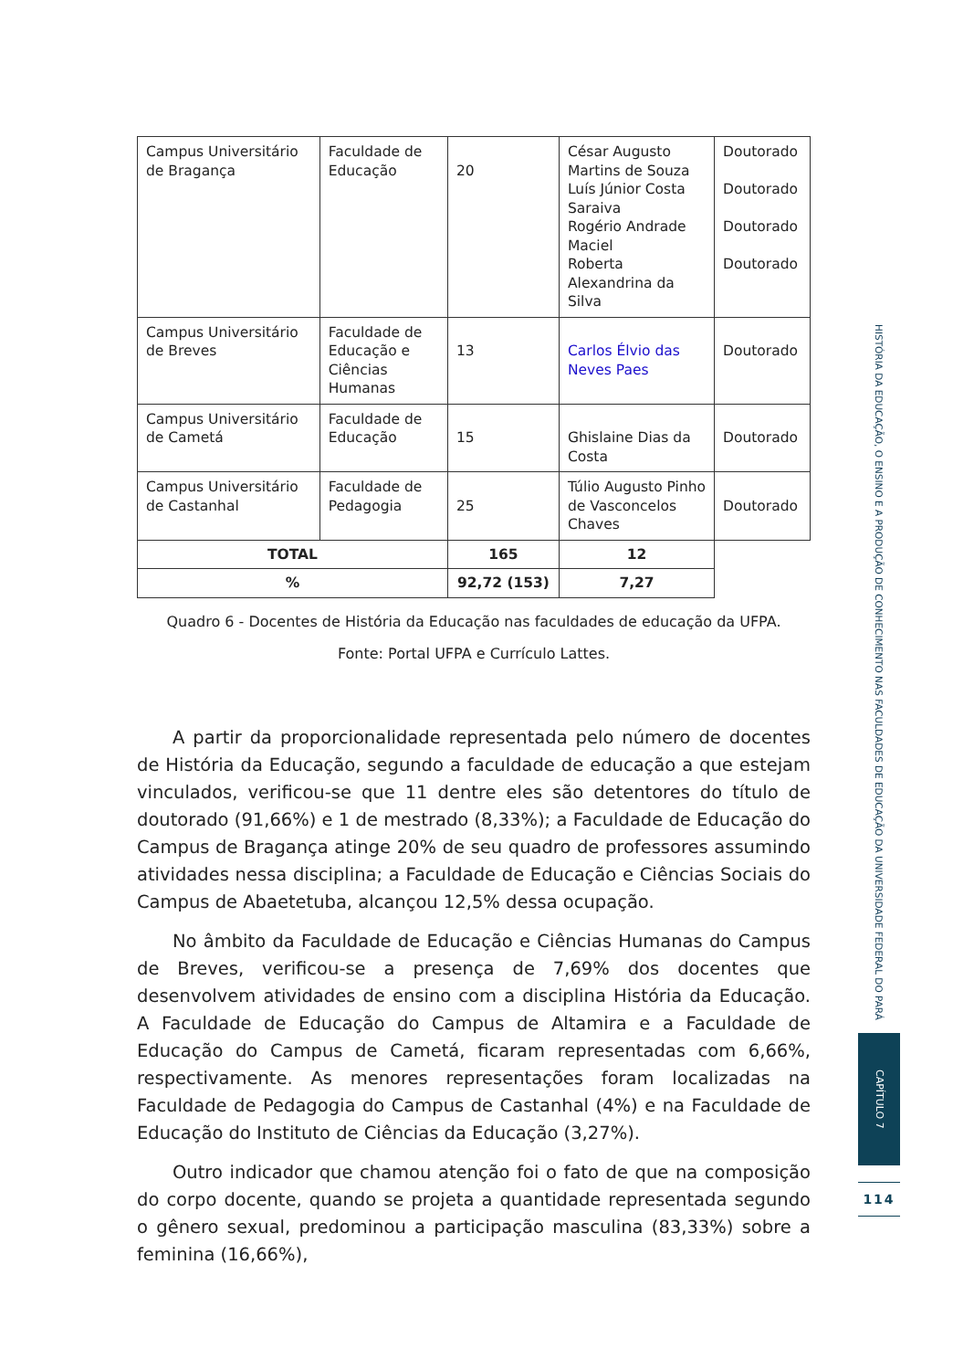| Campus Universitário de Bragança | Faculdade de Educação | 20 | César Augusto Martins de Souza Luís Júnior Costa Saraiva Rogério Andrade Maciel Roberta Alexandrina da Silva | Doutorado Doutorado Doutorado Doutorado |
| Campus Universitário de Breves | Faculdade de Educação e Ciências Humanas | 13 | Carlos Élvio das Neves Paes | Doutorado |
| Campus Universitário de Cametá | Faculdade de Educação | 15 | Ghislaine Dias da Costa | Doutorado |
| Campus Universitário de Castanhal | Faculdade de Pedagogia | 25 | Túlio Augusto Pinho de Vasconcelos Chaves | Doutorado |
| TOTAL | | 165 | 12 | |
| % | | 92,72 (153) | 7,27 | |
Quadro 6 - Docentes de História da Educação nas faculdades de educação da UFPA.
Fonte: Portal UFPA e Currículo Lattes.
A partir da proporcionalidade representada pelo número de docentes de História da Educação, segundo a faculdade de educação a que estejam vinculados, verificou-se que 11 dentre eles são detentores do título de doutorado (91,66%) e 1 de mestrado (8,33%); a Faculdade de Educação do Campus de Bragança atinge 20% de seu quadro de professores assumindo atividades nessa disciplina; a Faculdade de Educação e Ciências Sociais do Campus de Abaetetuba, alcançou 12,5% dessa ocupação.
No âmbito da Faculdade de Educação e Ciências Humanas do Campus de Breves, verificou-se a presença de 7,69% dos docentes que desenvolvem atividades de ensino com a disciplina História da Educação. A Faculdade de Educação do Campus de Altamira e a Faculdade de Educação do Campus de Cametá, ficaram representadas com 6,66%, respectivamente. As menores representações foram localizadas na Faculdade de Pedagogia do Campus de Castanhal (4%) e na Faculdade de Educação do Instituto de Ciências da Educação (3,27%).
Outro indicador que chamou atenção foi o fato de que na composição do corpo docente, quando se projeta a quantidade representada segundo o gênero sexual, predominou a participação masculina (83,33%) sobre a feminina (16,66%),
HISTÓRIA DA EDUCAÇÃO, O ENSINO E A PRODUÇÃO DE CONHECIMENTO NAS FACULDADES DE EDUCAÇÃO DA UNIVERSIDADE FEDERAL DO PARÁ
CAPÍTULO 7
114